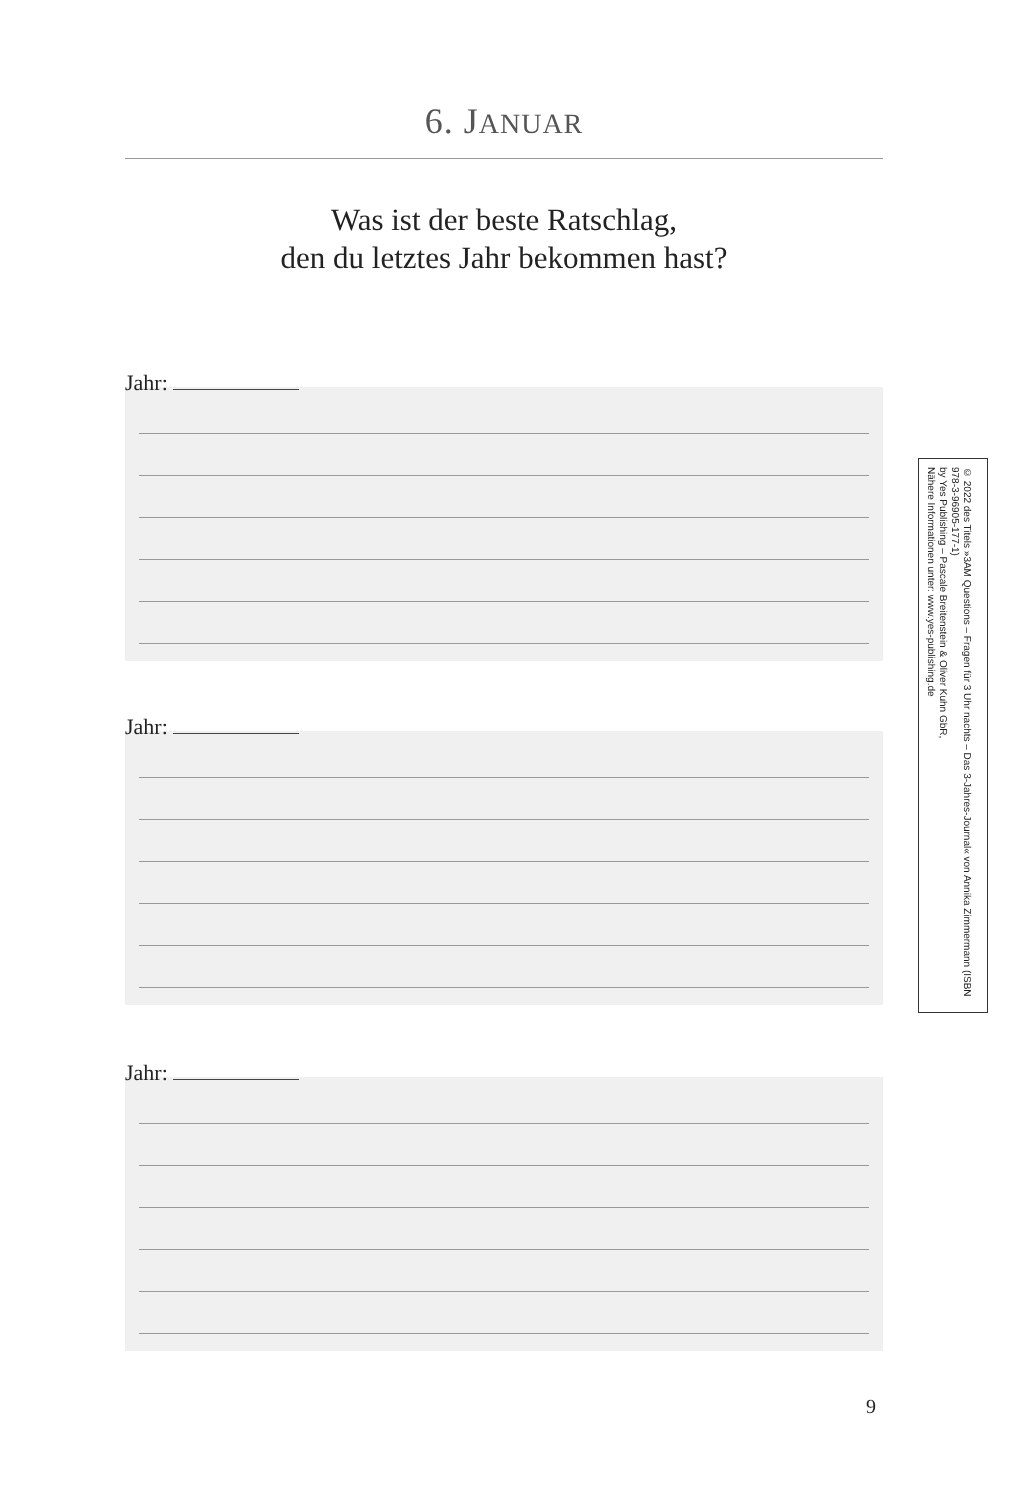6. JANUAR
Was ist der beste Ratschlag,
den du letztes Jahr bekommen hast?
Jahr:
Jahr:
Jahr:
© 2022 des Titels »3AM Questions – Fragen für 3 Uhr nachts – Das 3-Jahres-Journal« von Annika Zimmermann (ISBN 978-3-96905-177-1)
by Yes Publishing – Pascale Breitenstein & Oliver Kuhn GbR,
Nähere Informationen unter: www.yes-publishing.de
9